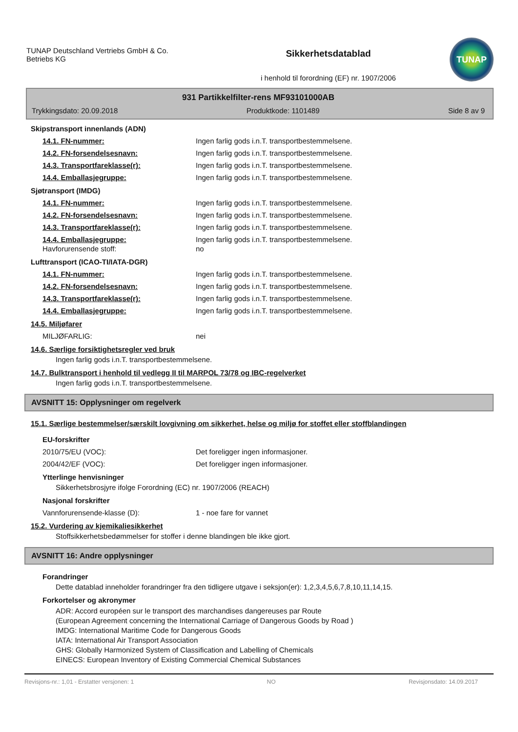TUNAP Deutschland Vertriebs GmbH & Co.
Betriebs KG
Sikkerhetsdatablad
i henhold til forordning (EF) nr. 1907/2006
TUNAP
931 Partikkelfilter-rens MF93101000AB
Trykkingsdato: 20.09.2018 Produktkode: 1101489 Side 8 av 9
Skipstransport innenlands (ADN)
14.1. FN-nummer: Ingen farlig gods i.n.T. transportbestemmelsene.
14.2. FN-forsendelsesnavn: Ingen farlig gods i.n.T. transportbestemmelsene.
14.3. Transportfareklasse(r): Ingen farlig gods i.n.T. transportbestemmelsene.
14.4. Emballasjegruppe: Ingen farlig gods i.n.T. transportbestemmelsene.
Sjøtransport (IMDG)
14.1. FN-nummer: Ingen farlig gods i.n.T. transportbestemmelsene.
14.2. FN-forsendelsesnavn: Ingen farlig gods i.n.T. transportbestemmelsene.
14.3. Transportfareklasse(r): Ingen farlig gods i.n.T. transportbestemmelsene.
14.4. Emballasjegruppe: Ingen farlig gods i.n.T. transportbestemmelsene.
Havforurensende stoff: no
Lufttransport (ICAO-TI/IATA-DGR)
14.1. FN-nummer: Ingen farlig gods i.n.T. transportbestemmelsene.
14.2. FN-forsendelsesnavn: Ingen farlig gods i.n.T. transportbestemmelsene.
14.3. Transportfareklasse(r): Ingen farlig gods i.n.T. transportbestemmelsene.
14.4. Emballasjegruppe: Ingen farlig gods i.n.T. transportbestemmelsene.
14.5. Miljøfarer
MILJØFARLIG: nei
14.6. Særlige forsiktighetsregler ved bruk
Ingen farlig gods i.n.T. transportbestemmelsene.
14.7. Bulktransport i henhold til vedlegg II til MARPOL 73/78 og IBC-regelverket
Ingen farlig gods i.n.T. transportbestemmelsene.
AVSNITT 15: Opplysninger om regelverk
15.1. Særlige bestemmelser/særskilt lovgivning om sikkerhet, helse og miljø for stoffet eller stoffblandingen
EU-forskrifter
2010/75/EU (VOC): Det foreligger ingen informasjoner.
2004/42/EF (VOC): Det foreligger ingen informasjoner.
Ytterlinge henvisninger
Sikkerhetsbrosjyre ifolge Forordning (EC) nr. 1907/2006 (REACH)
Nasjonal forskrifter
Vannforurensende-klasse (D): 1 - noe fare for vannet
15.2. Vurdering av kjemikaliesikkerhet
Stoffsikkerhetsbedømmelser for stoffer i denne blandingen ble ikke gjort.
AVSNITT 16: Andre opplysninger
Forandringer
Dette datablad inneholder forandringer fra den tidligere utgave i seksjon(er): 1,2,3,4,5,6,7,8,10,11,14,15.
Forkortelser og akronymer
ADR: Accord européen sur le transport des marchandises dangereuses par Route
(European Agreement concerning the International Carriage of Dangerous Goods by Road )
IMDG: International Maritime Code for Dangerous Goods
IATA: International Air Transport Association
GHS: Globally Harmonized System of Classification and Labelling of Chemicals
EINECS: European Inventory of Existing Commercial Chemical Substances
Revisjons-nr.: 1,01 - Erstatter versjonen: 1 NO Revisjonsdato: 14.09.2017